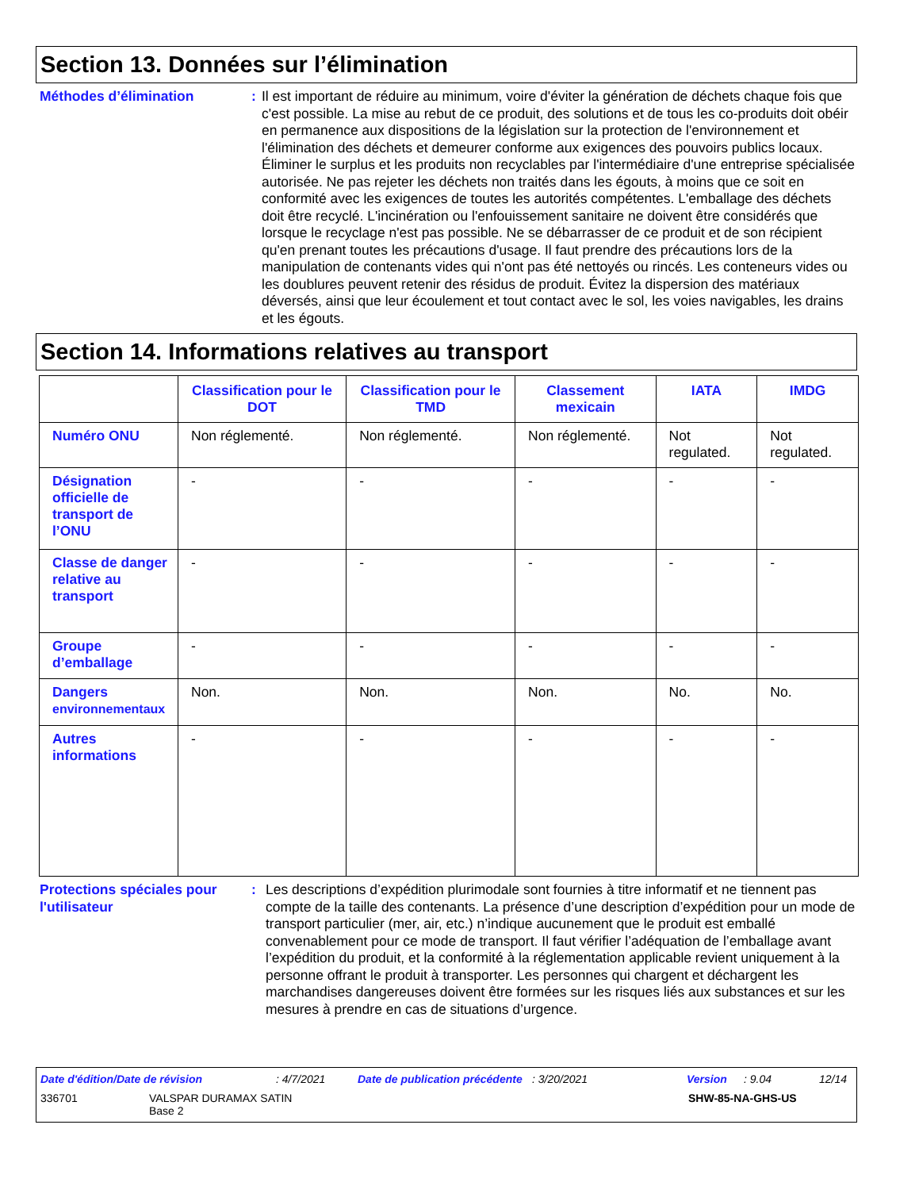Section 13. Données sur l’élimination
Méthodes d’élimination : Il est important de réduire au minimum, voire d'éviter la génération de déchets chaque fois que c'est possible. La mise au rebut de ce produit, des solutions et de tous les co-produits doit obéir en permanence aux dispositions de la législation sur la protection de l'environnement et l'élimination des déchets et demeurer conforme aux exigences des pouvoirs publics locaux. Éliminer le surplus et les produits non recyclables par l'intermédiaire d'une entreprise spécialisée autorisée. Ne pas rejeter les déchets non traités dans les égouts, à moins que ce soit en conformité avec les exigences de toutes les autorités compétentes. L'emballage des déchets doit être recyclé. L'incinération ou l'enfouissement sanitaire ne doivent être considérés que lorsque le recyclage n'est pas possible. Ne se débarrasser de ce produit et de son récipient qu'en prenant toutes les précautions d'usage. Il faut prendre des précautions lors de la manipulation de contenants vides qui n'ont pas été nettoyés ou rincés. Les conteneurs vides ou les doublures peuvent retenir des résidus de produit. Évitez la dispersion des matériaux déversés, ainsi que leur écoulement et tout contact avec le sol, les voies navigables, les drains et les égouts.
Section 14. Informations relatives au transport
| | Classification pour le DOT | Classification pour le TMD | Classement mexicain | IATA | IMDG |
| --- | --- | --- | --- | --- | --- |
| Numéro ONU | Non réglementé. | Non réglementé. | Non réglementé. | Not regulated. | Not regulated. |
| Désignation officielle de transport de l’ONU | - | - | - | - | - |
| Classe de danger relative au transport | - | - | - | - | - |
| Groupe d’emballage | - | - | - | - | - |
| Dangers environnementaux | Non. | Non. | Non. | No. | No. |
| Autres informations | - | - | - | - | - |
Protections spéciales pour l'utilisateur
: Les descriptions d’expédition plurimodale sont fournies à titre informatif et ne tiennent pas compte de la taille des contenants. La présence d’une description d’expédition pour un mode de transport particulier (mer, air, etc.) n’indique aucunement que le produit est emballé convenablement pour ce mode de transport. Il faut vérifier l’adéquation de l’emballage avant l’expédition du produit, et la conformité à la réglementation applicable revient uniquement à la personne offrant le produit à transporter. Les personnes qui chargent et déchargent les marchandises dangereuses doivent être formées sur les risques liés aux substances et sur les mesures à prendre en cas de situations d’urgence.
Date d'édition/Date de révision: 4/7/2021 Date de publication précédente: 3/20/2021 Version: 9.04 12/14
336701 VALSPAR DURAMAX SATIN
Base 2 SHW-85-NA-GHS-US